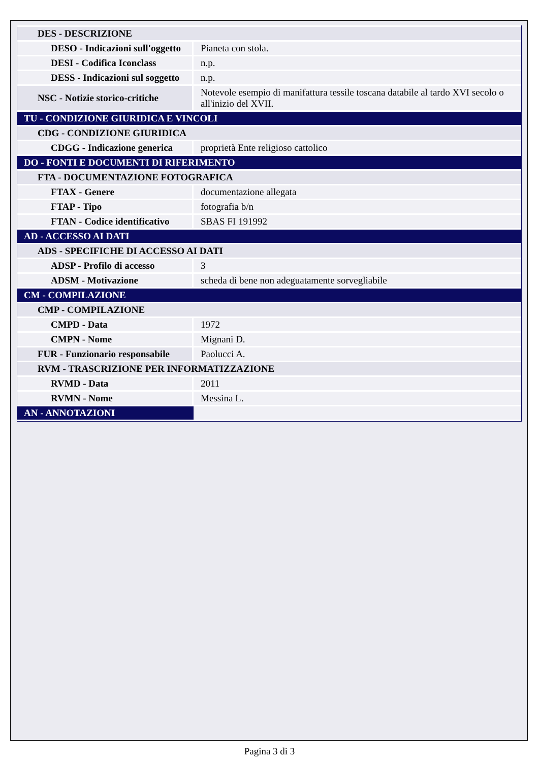| DES - DESCRIZIONE | |
| DESO - Indicazioni sull'oggetto | Pianeta con stola. |
| DESI - Codifica Iconclass | n.p. |
| DESS - Indicazioni sul soggetto | n.p. |
| NSC - Notizie storico-critiche | Notevole esempio di manifattura tessile toscana databile al tardo XVI secolo o all'inizio del XVII. |
| TU - CONDIZIONE GIURIDICA E VINCOLI | |
| CDG - CONDIZIONE GIURIDICA | |
| CDGG - Indicazione generica | proprietà Ente religioso cattolico |
| DO - FONTI E DOCUMENTI DI RIFERIMENTO | |
| FTA - DOCUMENTAZIONE FOTOGRAFICA | |
| FTAX - Genere | documentazione allegata |
| FTAP - Tipo | fotografia b/n |
| FTAN - Codice identificativo | SBAS FI 191992 |
| AD - ACCESSO AI DATI | |
| ADS - SPECIFICHE DI ACCESSO AI DATI | |
| ADSP - Profilo di accesso | 3 |
| ADSM - Motivazione | scheda di bene non adeguatamente sorvegliabile |
| CM - COMPILAZIONE | |
| CMP - COMPILAZIONE | |
| CMPD - Data | 1972 |
| CMPN - Nome | Mignani D. |
| FUR - Funzionario responsabile | Paolucci A. |
| RVM - TRASCRIZIONE PER INFORMATIZZAZIONE | |
| RVMD - Data | 2011 |
| RVMN - Nome | Messina L. |
| AN - ANNOTAZIONI | |
Pagina 3 di 3